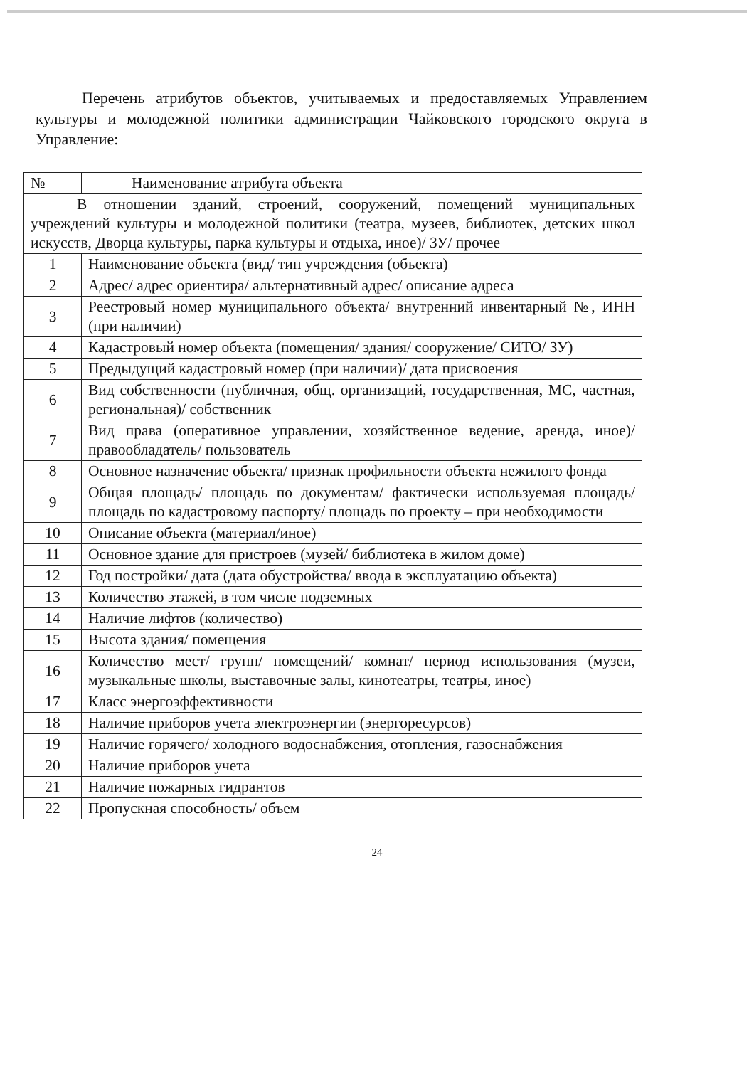Перечень атрибутов объектов, учитываемых и предоставляемых Управлением культуры и молодежной политики администрации Чайковского городского округа в Управление:
| № | Наименование атрибута объекта |
| --- | --- |
| В отношении зданий, строений, сооружений, помещений муниципальных учреждений культуры и молодежной политики (театра, музеев, библиотек, детских школ искусств, Дворца культуры, парка культуры и отдыха, иное)/ ЗУ/ прочее | |
| 1 | Наименование объекта (вид/ тип учреждения (объекта) |
| 2 | Адрес/ адрес ориентира/ альтернативный адрес/ описание адреса |
| 3 | Реестровый номер муниципального объекта/ внутренний инвентарный №, ИНН (при наличии) |
| 4 | Кадастровый номер объекта (помещения/ здания/ сооружение/ СИТО/ ЗУ) |
| 5 | Предыдущий кадастровый номер (при наличии)/ дата присвоения |
| 6 | Вид собственности (публичная, общ. организаций, государственная, МС, частная, региональная)/ собственник |
| 7 | Вид права (оперативное управлении, хозяйственное ведение, аренда, иное)/ правообладатель/ пользователь |
| 8 | Основное назначение объекта/ признак профильности объекта нежилого фонда |
| 9 | Общая площадь/ площадь по документам/ фактически используемая площадь/ площадь по кадастровому паспорту/ площадь по проекту – при необходимости |
| 10 | Описание объекта (материал/иное) |
| 11 | Основное здание для пристроев (музей/ библиотека в жилом доме) |
| 12 | Год постройки/ дата (дата обустройства/ ввода в эксплуатацию объекта) |
| 13 | Количество этажей, в том числе подземных |
| 14 | Наличие лифтов (количество) |
| 15 | Высота здания/ помещения |
| 16 | Количество мест/ групп/ помещений/ комнат/ период использования (музеи, музыкальные школы, выставочные залы, кинотеатры, театры, иное) |
| 17 | Класс энергоэффективности |
| 18 | Наличие приборов учета электроэнергии (энергоресурсов) |
| 19 | Наличие горячего/ холодного водоснабжения, отопления, газоснабжения |
| 20 | Наличие приборов учета |
| 21 | Наличие пожарных гидрантов |
| 22 | Пропускная способность/ объем |
24